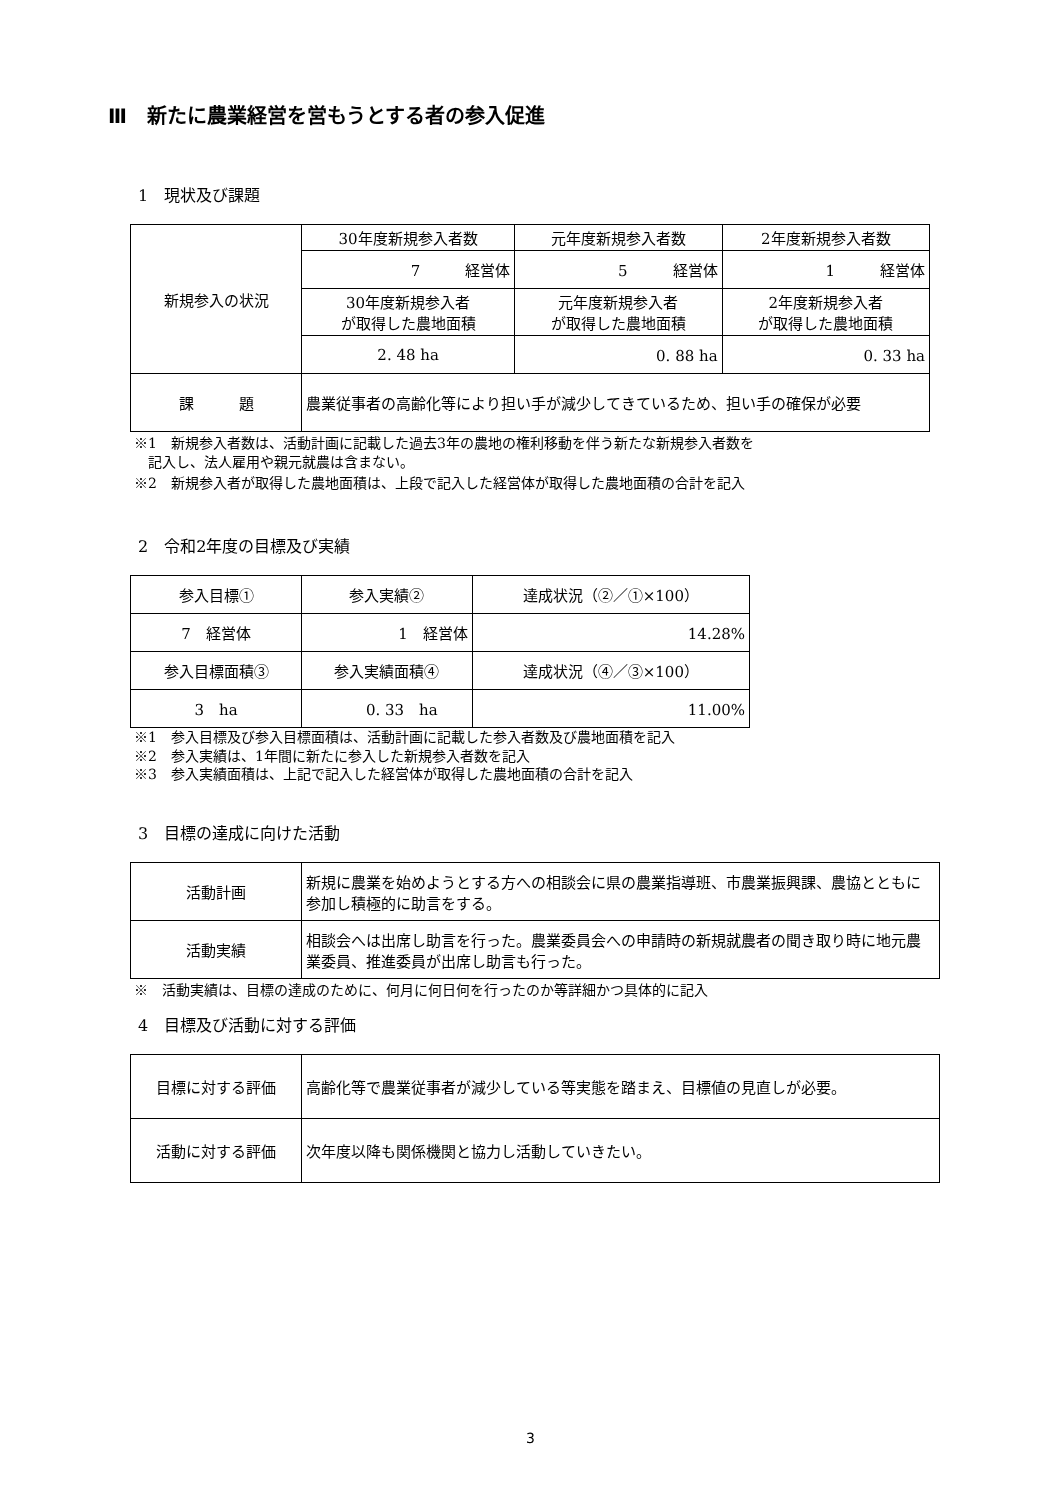Ⅲ　新たに農業経営を営もうとする者の参入促進
1　現状及び課題
| 新規参入の状況 | 30年度新規参入者数 | 元年度新規参入者数 | 2年度新規参入者数 |
| | 7 経営体 | 5 経営体 | 1 経営体 |
| | 30年度新規参入者 が取得した農地面積 | 元年度新規参入者 が取得した農地面積 | 2年度新規参入者 が取得した農地面積 |
| | 2. 48 ha | 0. 88 ha | 0. 33 ha |
| 課 題 | 農業従事者の高齢化等により担い手が減少してきているため、担い手の確保が必要 | | |
※1　新規参入者数は、活動計画に記載した過去3年の農地の権利移動を伴う新たな新規参入者数を
　記入し、法人雇用や親元就農は含まない。
※2　新規参入者が取得した農地面積は、上段で記入した経営体が取得した農地面積の合計を記入
2　令和2年度の目標及び実績
| 参入目標① | 参入実績② | 達成状況（②／①×100） |
| 7 経営体 | 1 経営体 | 14.28% |
| 参入目標面積③ | 参入実績面積④ | 達成状況（④／③×100） |
| 3 ha | 0. 33 ha | 11.00% |
※1　参入目標及び参入目標面積は、活動計画に記載した参入者数及び農地面積を記入
※2　参入実績は、1年間に新たに参入した新規参入者数を記入
※3　参入実績面積は、上記で記入した経営体が取得した農地面積の合計を記入
3　目標の達成に向けた活動
| 活動計画 | 新規に農業を始めようとする方への相談会に県の農業指導班、市農業振興課、農協とともに参加し積極的に助言をする。 |
| 活動実績 | 相談会へは出席し助言を行った。農業委員会への申請時の新規就農者の聞き取り時に地元農業委員、推進委員が出席し助言も行った。 |
※　活動実績は、目標の達成のために、何月に何日何を行ったのか等詳細かつ具体的に記入
4　目標及び活動に対する評価
| 目標に対する評価 | 高齢化等で農業従事者が減少している等実態を踏まえ、目標値の見直しが必要。 |
| 活動に対する評価 | 次年度以降も関係機関と協力し活動していきたい。 |
3